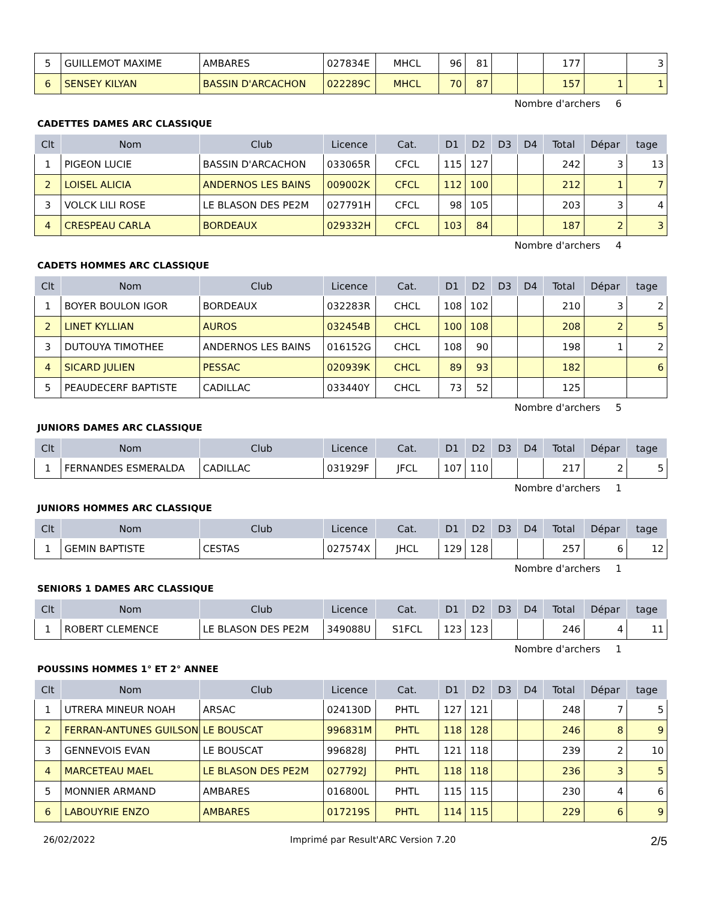| 5 | GUILLEMOT MAXIME | AMBARES | 027834E | MHCL | 96 | 81 | | | 177 | | 3 |
| 6 | SENSEY KILYAN | BASSIN D'ARCACHON | 022289C | MHCL | 70 | 87 | | | 157 | 1 | 1 |
Nombre d'archers 6
CADETTES DAMES ARC CLASSIQUE
| Clt | Nom | Club | Licence | Cat. | D1 | D2 | D3 | D4 | Total | Dépar | tage |
| --- | --- | --- | --- | --- | --- | --- | --- | --- | --- | --- | --- |
| 1 | PIGEON LUCIE | BASSIN D'ARCACHON | 033065R | CFCL | 115 | 127 | | | 242 | 3 | 13 |
| 2 | LOISEL ALICIA | ANDERNOS LES BAINS | 009002K | CFCL | 112 | 100 | | | 212 | 1 | 7 |
| 3 | VOLCK LILI ROSE | LE BLASON DES PE2M | 027791H | CFCL | 98 | 105 | | | 203 | 3 | 4 |
| 4 | CRESPEAU CARLA | BORDEAUX | 029332H | CFCL | 103 | 84 | | | 187 | 2 | 3 |
Nombre d'archers 4
CADETS HOMMES ARC CLASSIQUE
| Clt | Nom | Club | Licence | Cat. | D1 | D2 | D3 | D4 | Total | Dépar | tage |
| --- | --- | --- | --- | --- | --- | --- | --- | --- | --- | --- | --- |
| 1 | BOYER BOULON IGOR | BORDEAUX | 032283R | CHCL | 108 | 102 | | | 210 | 3 | 2 |
| 2 | LINET KYLLIAN | AUROS | 032454B | CHCL | 100 | 108 | | | 208 | 2 | 5 |
| 3 | DUTOUYA TIMOTHEE | ANDERNOS LES BAINS | 016152G | CHCL | 108 | 90 | | | 198 | 1 | 2 |
| 4 | SICARD JULIEN | PESSAC | 020939K | CHCL | 89 | 93 | | | 182 | | 6 |
| 5 | PEAUDECERF BAPTISTE | CADILLAC | 033440Y | CHCL | 73 | 52 | | | 125 | | |
Nombre d'archers 5
JUNIORS DAMES ARC CLASSIQUE
| Clt | Nom | Club | Licence | Cat. | D1 | D2 | D3 | D4 | Total | Dépar | tage |
| --- | --- | --- | --- | --- | --- | --- | --- | --- | --- | --- | --- |
| 1 | FERNANDES ESMERALDA | CADILLAC | 031929F | JFCL | 107 | 110 | | | 217 | 2 | 5 |
Nombre d'archers 1
JUNIORS HOMMES ARC CLASSIQUE
| Clt | Nom | Club | Licence | Cat. | D1 | D2 | D3 | D4 | Total | Dépar | tage |
| --- | --- | --- | --- | --- | --- | --- | --- | --- | --- | --- | --- |
| 1 | GEMIN BAPTISTE | CESTAS | 027574X | JHCL | 129 | 128 | | | 257 | 6 | 12 |
Nombre d'archers 1
SENIORS 1 DAMES ARC CLASSIQUE
| Clt | Nom | Club | Licence | Cat. | D1 | D2 | D3 | D4 | Total | Dépar | tage |
| --- | --- | --- | --- | --- | --- | --- | --- | --- | --- | --- | --- |
| 1 | ROBERT CLEMENCE | LE BLASON DES PE2M | 349088U | S1FCL | 123 | 123 | | | 246 | 4 | 11 |
Nombre d'archers 1
POUSSINS HOMMES 1° ET 2° ANNEE
| Clt | Nom | Club | Licence | Cat. | D1 | D2 | D3 | D4 | Total | Dépar | tage |
| --- | --- | --- | --- | --- | --- | --- | --- | --- | --- | --- | --- |
| 1 | UTRERA MINEUR NOAH | ARSAC | 024130D | PHTL | 127 | 121 | | | 248 | 7 | 5 |
| 2 | FERRAN-ANTUNES GUILSON | LE BOUSCAT | 996831M | PHTL | 118 | 128 | | | 246 | 8 | 9 |
| 3 | GENNEVOIS EVAN | LE BOUSCAT | 996828J | PHTL | 121 | 118 | | | 239 | 2 | 10 |
| 4 | MARCETEAU MAEL | LE BLASON DES PE2M | 027792J | PHTL | 118 | 118 | | | 236 | 3 | 5 |
| 5 | MONNIER ARMAND | AMBARES | 016800L | PHTL | 115 | 115 | | | 230 | 4 | 6 |
| 6 | LABOUYRIE ENZO | AMBARES | 017219S | PHTL | 114 | 115 | | | 229 | 6 | 9 |
26/02/2022 Imprimé par Result'ARC Version 7.20 2/5